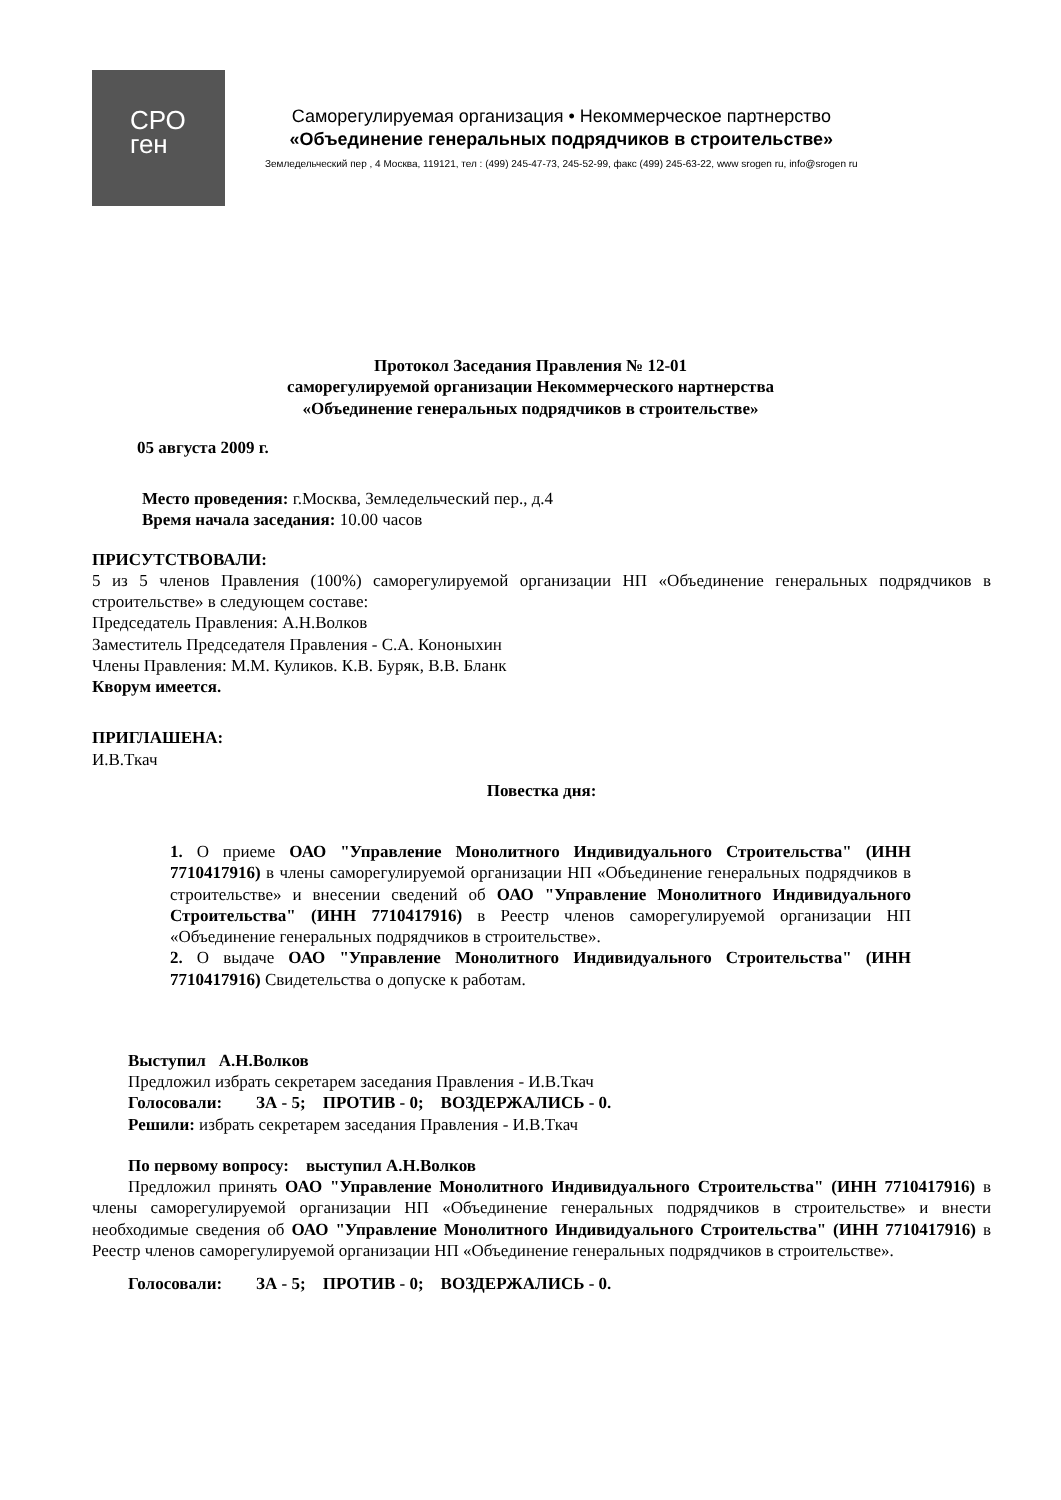СРО
ген
Саморегулируемая организация • Некоммерческое партнерство
«Объединение генеральных подрядчиков в строительстве»
Земледельческий пер , 4 Москва, 119121, тел : (499) 245-47-73, 245-52-99, факс (499) 245-63-22, www srogen ru, info@srogen ru
Протокол Заседания Правления № 12-01
саморегулируемой организации Некоммерческого нартнерства
«Объединение генеральных подрядчиков в строительстве»
05 августа 2009 г.
Место проведения: г.Москва, Земледельческий пер., д.4
Время начала заседания: 10.00 часов
ПРИСУТСТВОВАЛИ:
5 из 5 членов Правления (100%) саморегулируемой организации НП «Объединение генеральных подрядчиков в строительстве» в следующем составе:
Председатель Правления: А.Н.Волков
Заместитель Председателя Правления - С.А. Кононыхин
Члены Правления: М.М. Куликов. К.В. Буряк, В.В. Бланк
Кворум имеется.
ПРИГЛАШЕНА:
И.В.Ткач
Повестка дня:
1. О приеме ОАО "Управление Монолитного Индивидуального Строительства" (ИНН 7710417916) в члены саморегулируемой организации НП «Объединение генеральных подрядчиков в строительстве» и внесении сведений об ОАО "Управление Монолитного Индивидуального Строительства" (ИНН 7710417916) в Реестр членов саморегулируемой организации НП «Объединение генеральных подрядчиков в строительстве».
2. О выдаче ОАО "Управление Монолитного Индивидуального Строительства" (ИНН 7710417916) Свидетельства о допуске к работам.
Выступил А.Н.Волков
Предложил избрать секретарем заседания Правления - И.В.Ткач
Голосовали: ЗА - 5; ПРОТИВ - 0; ВОЗДЕРЖАЛИСЬ - 0.
Решили: избрать секретарем заседания Правления - И.В.Ткач
По первому вопросу: выступил А.Н.Волков
Предложил принять ОАО "Управление Монолитного Индивидуального Строительства" (ИНН 7710417916) в члены саморегулируемой организации НП «Объединение генеральных подрядчиков в строительстве» и внести необходимые сведения об ОАО "Управление Монолитного Индивидуального Строительства" (ИНН 7710417916) в Реестр членов саморегулируемой организации НП «Объединение генеральных подрядчиков в строительстве».
Голосовали: ЗА - 5; ПРОТИВ - 0; ВОЗДЕРЖАЛИСЬ - 0.